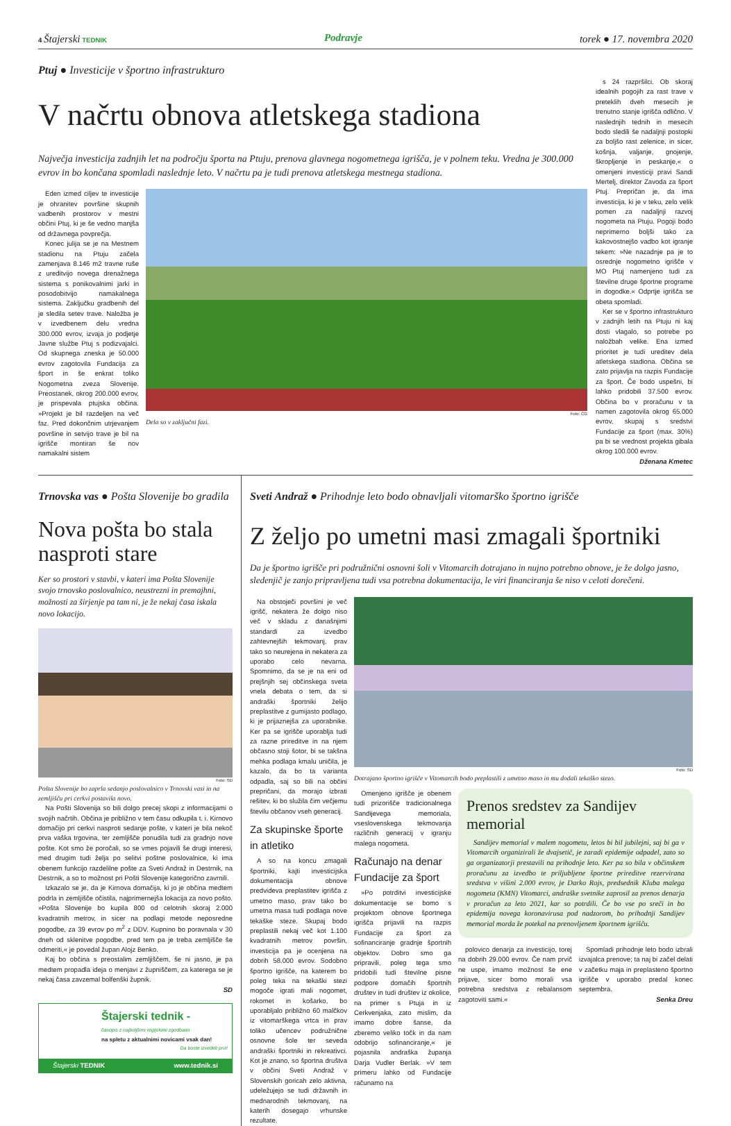4 Štajerski TEDNIK Podravje torek ● 17. novembra 2020
Ptuj ● Investicije v športno infrastrukturo
V načrtu obnova atletskega stadiona
Največja investicija zadnjih let na področju športa na Ptuju, prenova glavnega nogometnega igrišča, je v polnem teku. Vredna je 300.000 evrov in bo končana spomladi naslednje leto. V načrtu pa je tudi prenova atletskega mestnega stadiona.
Eden izmed ciljev te investicije je ohranitev površine skupnih vadbenih prostorov v mestni občini Ptuj, ki je še vedno manjša od državnega povprečja.
Konec julija se je na Mestnem stadionu na Ptuju začela zamenjava 8.146 m2 travne ruše z ureditvijo novega drenažnega sistema s ponikovalnimi jarki in posodobitvijo namakalnega sistema. Zaključku gradbenih del je sledila setev trave. Naložba je v izvedbenem delu vredna 300.000 evrov, izvaja jo podjetje Javne službe Ptuj s podizvajalci. Od skupnega zneska je 50.000 evrov zagotovila Fundacija za šport in še enkrat toliko Nogometna zveza Slovenije. Preostanek, okrog 200.000 evrov, je prispevala ptujska občina. »Projekt je bil razdeljen na več faz. Pred dokončnim utrjevanjem površine in setvijo trave je bil na igrišče montiran še nov namakalni sistem
Foto: ČG
Dela so v zaključni fazi.
s 24 razpršilci. Ob skoraj idealnih pogojih za rast trave v preteklih dveh mesecih je trenutno stanje igrišča odlično. V naslednjih tednih in mesecih bodo sledili še nadaljnji postopki za boljšo rast zelenice, in sicer, košnja, valjanje, gnojenje, škropljenje in peskanje,« o omenjeni investiciji pravi Sandi Mertelj, direktor Zavoda za šport Ptuj. Prepričan je, da ima investicija, ki je v teku, zelo velik pomen za nadaljnji razvoj nogometa na Ptuju. Pogoji bodo neprimerno boljši tako za kakovostnejšo vadbo kot igranje tekem: »Ne nazadnje pa je to osrednje nogometno igrišče v MO Ptuj namenjeno tudi za številne druge športne programe in dogodke.« Odprtje igrišča se obeta spomladi.
Ker se v športno infrastrukturo v zadnjih letih na Ptuju ni kaj dosti vlagalo, so potrebe po naložbah velike. Ena izmed prioritet je tudi ureditev dela atletskega stadiona. Občina se zato prijavlja na razpis Fundacije za šport. Če bodo uspešni, bi lahko pridobili 37.500 evrov. Občina bo v proračunu v ta namen zagotovila okrog 65.000 evrov, skupaj s sredstvi Fundacije za šport (max. 30%) pa bi se vrednost projekta gibala okrog 100.000 evrov.
Dženana Kmetec
Trnovska vas ● Pošta Slovenije bo gradila
Nova pošta bo stala nasproti stare
Ker so prostori v stavbi, v kateri ima Pošta Slovenije svojo trnovsko poslovalnico, neustrezni in premajhni, možnosti za širjenje pa tam ni, je že nekaj časa iskala novo lokacijo.
Foto: SD
Pošta Slovenije bo zaprla sedanjo poslovalnico v Trnovski vasi in na zemljišču pri cerkvi postavila novo.
Na Pošti Slovenija so bili dolgo precej skopi z informacijami o svojih načrtih. Občina je približno v tem času odkupila t. i. Kirnovo domačijo pri cerkvi nasproti sedanje pošte, v kateri je bila nekoč prva vaška trgovina, ter zemljišče ponudila tudi za gradnjo nove pošte. Kot smo že poročali, so se vmes pojavili še drugi interesi, med drugim tudi želja po selitvi poštne poslovalnice, ki ima obenem funkcijo razdelilne pošte za Sveti Andraž in Destrnik, na Destrnik, a so to možnost pri Pošti Slovenije kategorično zavrnili.
Izkazalo se je, da je Kirnova domačija, ki jo je občina medtem podrla in zemljišče očistila, najprimernejša lokacija za novo pošto. »Pošta Slovenije bo kupila 800 od celotnih skoraj 2.000 kvadratnih metrov, in sicer na podlagi metode neposredne pogodbe, za 39 evrov po m<sup>2</sup> z DDV. Kupnino bo poravnala v 30 dneh od sklenitve pogodbe, pred tem pa je treba zemljišče še odmeriti,« je povedal župan Alojz Benko.
Kaj bo občina s preostalim zemljiščem, še ni jasno, je pa medtem propadla ideja o menjavi z župniščem, za katerega se je nekaj časa zavzemal bolfenški župnik.
SD
Štajerski tednik -
časopis z najboljšimi regijskimi zgodbami
na spletu z aktualnimi novicami vsak dan!
Da boste izvedeli prvi!
Štajerski TEDNIK www.tednik.si
Sveti Andraž ● Prihodnje leto bodo obnavljali vitomarško športno igrišče
Z željo po umetni masi zmagali športniki
Da je športno igrišče pri podružnični osnovni šoli v Vitomarcih dotrajano in nujno potrebno obnove, je že dolgo jasno, sledenjič je zanjo pripravljena tudi vsa potrebna dokumentacija, le viri financiranja še niso v celoti dorečeni.
Na obstoječi površini je več igrišč, nekatera že dolgo niso več v skladu z današnjimi standardi za izvedbo zahtevnejših tekmovanj, prav tako so neurejena in nekatera za uporabo celo nevarna. Spomnimo, da se je na eni od prejšnjih sej občinskega sveta vnela debata o tem, da si andraški športniki želijo preplastitve z gumijasto podlago, ki je prijaznejša za uporabnike. Ker pa se igrišče uporablja tudi za razne prireditve in na njem občasno stoji šotor, bi se takšna mehka podlaga kmalu uničila, je kazalo, da bo ta varianta odpadla, saj so bili na občini prepričani, da morajo izbrati rešitev, ki bo služila čim večjemu številu občanov vseh generacij.
Za skupinske športe in atletiko
A so na koncu zmagali športniki, kajti investicijska dokumentacija obnove predvideva preplastitev igrišča z umetno maso, prav tako bo umetna masa tudi podlaga nove tekaške steze. Skupaj bodo preplastili nekaj več kot 1.100 kvadratnih metrov površin, investicija pa je ocenjena na dobrih 58.000 evrov. Sodobno športno igrišče, na katerem bo poleg teka na tekaški stezi mogoče igrati mali nogomet, rokomet in košarko, bo uporabljalo približno 60 malčkov iz vitomarškega vrtca in prav toliko učencev podružnične osnovne šole ter seveda andraški športniki in rekreativci. Kot je znano, so športna društva v občini Sveti Andraž v Slovenskih goricah zelo aktivna, udeležujejo se tudi državnih in mednarodnih tekmovanj, na katerih dosegajo vrhunske rezultate.
Foto: SD
Dotrajano športno igrišče v Vitomarcih bodo preplastili z umetno maso in mu dodali tekaško stezo.
Omenjeno igrišče je obenem tudi prizorišče tradicionalnega Sandijevega memoriala, vseslovenskega tekmovanja različnih generacij v igranju malega nogometa.
Računajo na denar Fundacije za šport
»Po potrditvi investicijske dokumentacije se bomo s projektom obnove športnega igrišča prijavili na razpis Fundacije za šport za sofinanciranje gradnje športnih objektov. Dobro smo ga pripravili, poleg tega smo pridobili tudi številne pisne podpore domačih športnih društev in tudi društev iz okolice, na primer s Ptuja in iz Cerkvenjaka, zato mislim, da imamo dobre šanse, da zberemo veliko točk in da nam odobrijo sofinanciranje,« je pojasnila andraška županja Darja Vudler Berlak. »V tem primeru lahko od Fundacije računamo na
Prenos sredstev za Sandijev memorial
Sandijev memorial v malem nogometu, letos bi bil jubilejni, saj bi ga v Vitomarcih organizirali že dvajsetič, je zaradi epidemije odpadel, zato so ga organizatorji prestavili na prihodnje leto. Ker pa so bila v občinskem proračunu za izvedbo te priljubljene športne prireditve rezervirana sredstva v višini 2.000 evrov, je Darko Rojs, predsednik Kluba malega nogometa (KMN) Vitomarci, andraške svetnike zaprosil za prenos denarja v proračun za leto 2021, kar so potrdili. Če bo vse po sreči in bo epidemija novega koronavirusa pod nadzorom, bo prihodnji Sandijev memorial morda že potekal na prenovljenem športnem igrišču.
polovico denarja za investicijo, torej na dobrih 29.000 evrov. Če nam prvič ne uspe, imamo možnost še ene prijave, sicer bomo morali vsa potrebna sredstva z rebalansom zagotoviti sami.«
Spomladi prihodnje leto bodo izbrali izvajalca prenove; ta naj bi začel delati v začetku maja in preplasteno športno igrišče v uporabo predal konec septembra.
Senka Dreu